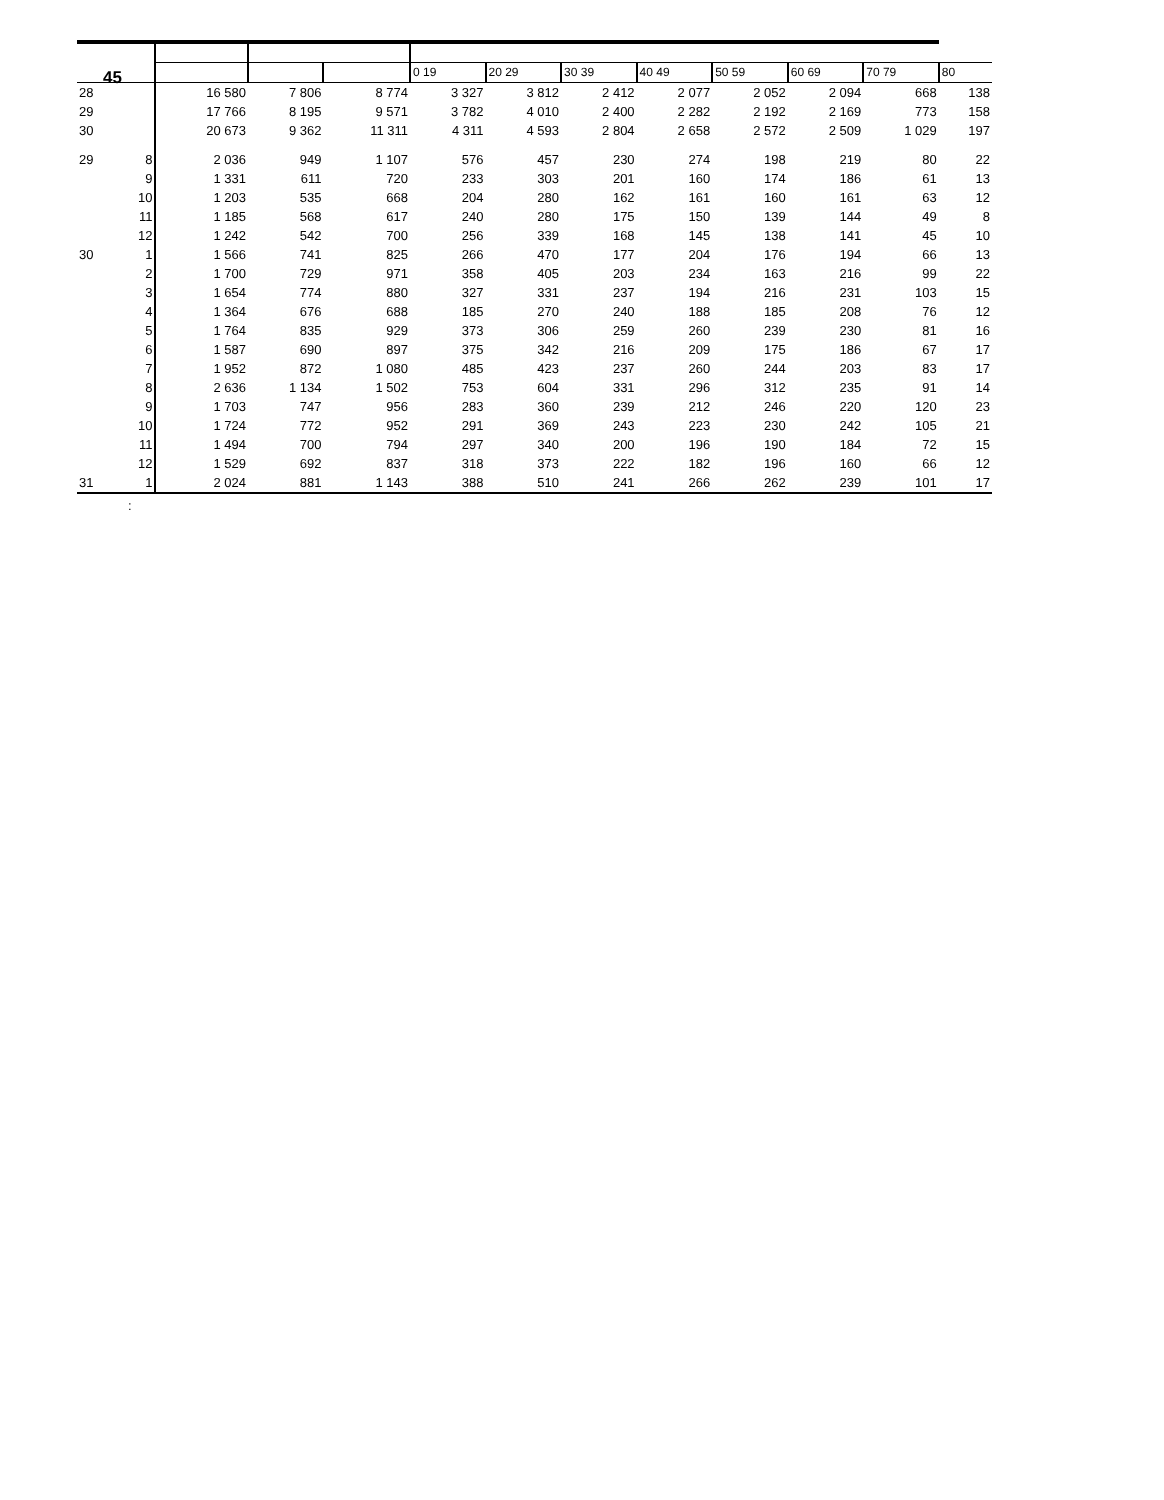45
| | | | | | 0 19 | 20 29 | 30 39 | 40 49 | 50 59 | 60 69 | 70 79 | 80 |
| --- | --- | --- | --- | --- | --- | --- | --- | --- | --- | --- | --- | --- |
| 28 | | 16 580 | 7 806 | 8 774 | 3 327 | 3 812 | 2 412 | 2 077 | 2 052 | 2 094 | 668 | 138 |
| 29 | | 17 766 | 8 195 | 9 571 | 3 782 | 4 010 | 2 400 | 2 282 | 2 192 | 2 169 | 773 | 158 |
| 30 | | 20 673 | 9 362 | 11 311 | 4 311 | 4 593 | 2 804 | 2 658 | 2 572 | 2 509 | 1 029 | 197 |
| 29 | 8 | 2 036 | 949 | 1 107 | 576 | 457 | 230 | 274 | 198 | 219 | 80 | 22 |
| | 9 | 1 331 | 611 | 720 | 233 | 303 | 201 | 160 | 174 | 186 | 61 | 13 |
| | 10 | 1 203 | 535 | 668 | 204 | 280 | 162 | 161 | 160 | 161 | 63 | 12 |
| | 11 | 1 185 | 568 | 617 | 240 | 280 | 175 | 150 | 139 | 144 | 49 | 8 |
| | 12 | 1 242 | 542 | 700 | 256 | 339 | 168 | 145 | 138 | 141 | 45 | 10 |
| 30 | 1 | 1 566 | 741 | 825 | 266 | 470 | 177 | 204 | 176 | 194 | 66 | 13 |
| | 2 | 1 700 | 729 | 971 | 358 | 405 | 203 | 234 | 163 | 216 | 99 | 22 |
| | 3 | 1 654 | 774 | 880 | 327 | 331 | 237 | 194 | 216 | 231 | 103 | 15 |
| | 4 | 1 364 | 676 | 688 | 185 | 270 | 240 | 188 | 185 | 208 | 76 | 12 |
| | 5 | 1 764 | 835 | 929 | 373 | 306 | 259 | 260 | 239 | 230 | 81 | 16 |
| | 6 | 1 587 | 690 | 897 | 375 | 342 | 216 | 209 | 175 | 186 | 67 | 17 |
| | 7 | 1 952 | 872 | 1 080 | 485 | 423 | 237 | 260 | 244 | 203 | 83 | 17 |
| | 8 | 2 636 | 1 134 | 1 502 | 753 | 604 | 331 | 296 | 312 | 235 | 91 | 14 |
| | 9 | 1 703 | 747 | 956 | 283 | 360 | 239 | 212 | 246 | 220 | 120 | 23 |
| | 10 | 1 724 | 772 | 952 | 291 | 369 | 243 | 223 | 230 | 242 | 105 | 21 |
| | 11 | 1 494 | 700 | 794 | 297 | 340 | 200 | 196 | 190 | 184 | 72 | 15 |
| | 12 | 1 529 | 692 | 837 | 318 | 373 | 222 | 182 | 196 | 160 | 66 | 12 |
| 31 | 1 | 2 024 | 881 | 1 143 | 388 | 510 | 241 | 266 | 262 | 239 | 101 | 17 |
: